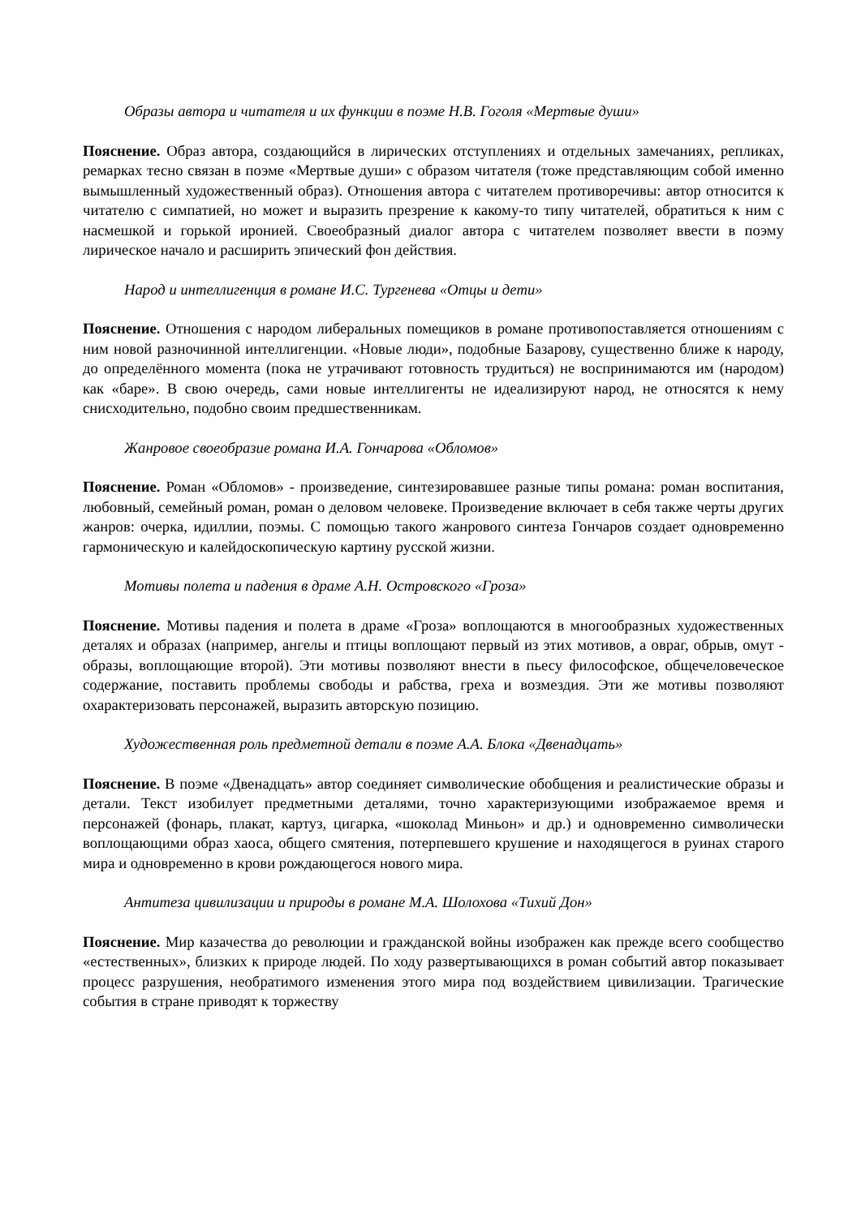Образы автора и читателя и их функции в поэме Н.В. Гоголя «Мертвые души»
Пояснение. Образ автора, создающийся в лирических отступлениях и отдельных замечаниях, репликах, ремарках тесно связан в поэме «Мертвые души» с образом читателя (тоже представляющим собой именно вымышленный художественный образ). Отношения автора с читателем противоречивы: автор относится к читателю с симпатией, но может и выразить презрение к какому-то типу читателей, обратиться к ним с насмешкой и горькой иронией. Своеобразный диалог автора с читателем позволяет ввести в поэму лирическое начало и расширить эпический фон действия.
Народ и интеллигенция в романе И.С. Тургенева «Отцы и дети»
Пояснение. Отношения с народом либеральных помещиков в романе противопоставляется отношениям с ним новой разночинной интеллигенции. «Новые люди», подобные Базарову, существенно ближе к народу, до определённого момента (пока не утрачивают готовность трудиться) не воспринимаются им (народом) как «баре». В свою очередь, сами новые интеллигенты не идеализируют народ, не относятся к нему снисходительно, подобно своим предшественникам.
Жанровое своеобразие романа И.А. Гончарова «Обломов»
Пояснение. Роман «Обломов» - произведение, синтезировавшее разные типы романа: роман воспитания, любовный, семейный роман, роман о деловом человеке. Произведение включает в себя также черты других жанров: очерка, идиллии, поэмы. С помощью такого жанрового синтеза Гончаров создает одновременно гармоническую и калейдоскопическую картину русской жизни.
Мотивы полета и падения в драме А.Н. Островского «Гроза»
Пояснение. Мотивы падения и полета в драме «Гроза» воплощаются в многообразных художественных деталях и образах (например, ангелы и птицы воплощают первый из этих мотивов, а овраг, обрыв, омут - образы, воплощающие второй). Эти мотивы позволяют внести в пьесу философское, общечеловеческое содержание, поставить проблемы свободы и рабства, греха и возмездия. Эти же мотивы позволяют охарактеризовать персонажей, выразить авторскую позицию.
Художественная роль предметной детали в поэме А.А. Блока «Двенадцать»
Пояснение. В поэме «Двенадцать» автор соединяет символические обобщения и реалистические образы и детали. Текст изобилует предметными деталями, точно характеризующими изображаемое время и персонажей (фонарь, плакат, картуз, цигарка, «шоколад Миньон» и др.) и одновременно символически воплощающими образ хаоса, общего смятения, потерпевшего крушение и находящегося в руинах старого мира и одновременно в крови рождающегося нового мира.
Антитеза цивилизации и природы в романе М.А. Шолохова «Тихий Дон»
Пояснение. Мир казачества до революции и гражданской войны изображен как прежде всего сообщество «естественных», близких к природе людей. По ходу развертывающихся в роман событий автор показывает процесс разрушения, необратимого изменения этого мира под воздействием цивилизации. Трагические события в стране приводят к торжеству